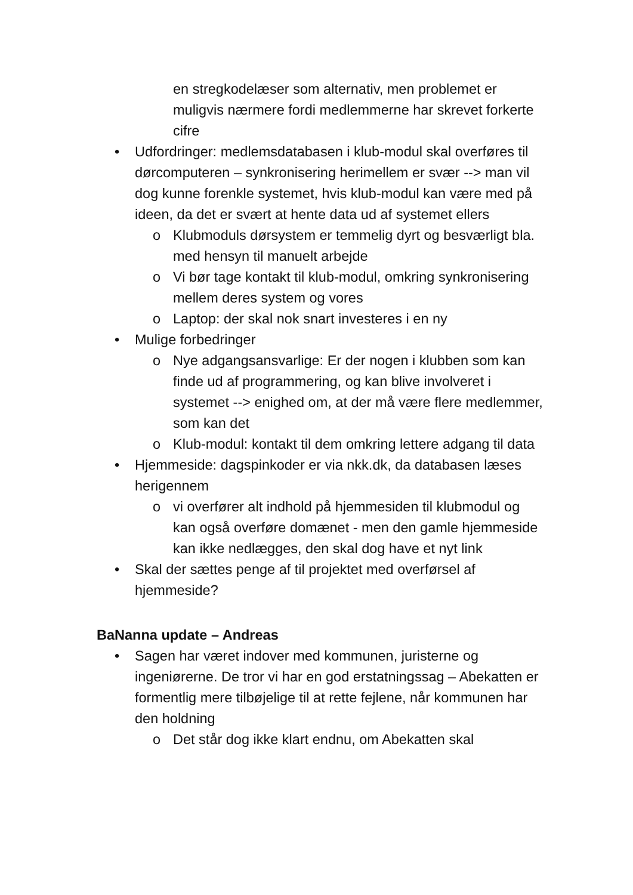en stregkodelæser som alternativ, men problemet er muligvis nærmere fordi medlemmerne har skrevet forkerte cifre
• Udfordringer: medlemsdatabasen i klub-modul skal overføres til dørcomputeren – synkronisering herimellem er svær --> man vil dog kunne forenkle systemet, hvis klub-modul kan være med på ideen, da det er svært at hente data ud af systemet ellers
o Klubmoduls dørsystem er temmelig dyrt og besværligt bla. med hensyn til manuelt arbejde
o Vi bør tage kontakt til klub-modul, omkring synkronisering mellem deres system og vores
o Laptop: der skal nok snart investeres i en ny
• Mulige forbedringer
o Nye adgangsansvarlige: Er der nogen i klubben som kan finde ud af programmering, og kan blive involveret i systemet --> enighed om, at der må være flere medlemmer, som kan det
o Klub-modul: kontakt til dem omkring lettere adgang til data
• Hjemmeside: dagspinkoder er via nkk.dk, da databasen læses herigennem
o vi overfører alt indhold på hjemmesiden til klubmodul og kan også overføre domænet - men den gamle hjemmeside kan ikke nedlægges, den skal dog have et nyt link
• Skal der sættes penge af til projektet med overførsel af hjemmeside?
BaNanna update – Andreas
• Sagen har været indover med kommunen, juristerne og ingeniørerne. De tror vi har en god erstatningssag – Abekatten er formentlig mere tilbøjelige til at rette fejlene, når kommunen har den holdning
o Det står dog ikke klart endnu, om Abekatten skal